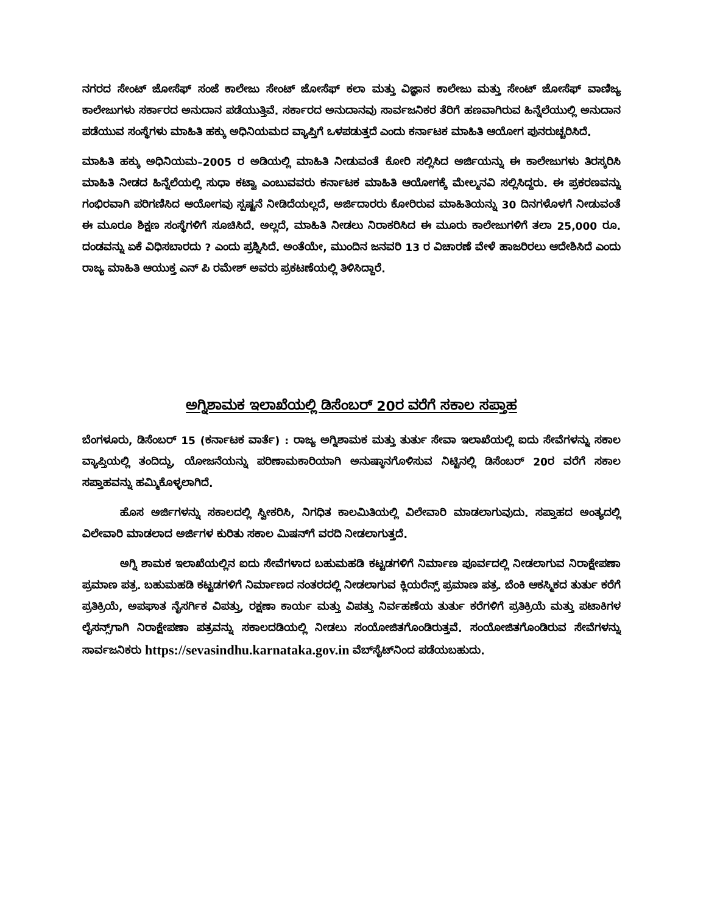ನಗರದ ಸೇಂಟ್ ಜೋಸೆಫ್ ಸಂಜೆ ಕಾಲೇಜು ಸೇಂಟ್ ಜೋಸೆಫ್ ಕಲಾ ಮತ್ತು ವಿಜ್ಞಾನ ಕಾಲೇಜು ಮತ್ತು ಸೇಂಟ್ ಜೋಸೆಫ್ ವಾಣಿಜ್ಯ ಕಾಲೇಜುಗಳು ಸರ್ಕಾರದ ಅನುದಾನ ಪಡೆಯುತ್ತಿವೆ. ಸರ್ಕಾರದ ಅನುದಾನವು ಸಾರ್ವಜನಿಕರ ತೆರಿಗೆ ಹಣವಾಗಿರುವ ಹಿನ್ನೆಲೆಯುಲ್ಲಿ ಅನುದಾನ ಪಡೆಯುವ ಸಂಸ್ಥೆಗಳು ಮಾಹಿತಿ ಹಕ್ಕು ಅಧಿನಿಯಮದ ವ್ಯಾಪ್ತಿಗೆ ಒಳಪಡುತ್ತದೆ ಎಂದು ಕರ್ನಾಟಕ ಮಾಹಿತಿ ಆಯೋಗ ಪುನರುಚ್ಚರಿಸಿದೆ.
ಮಾಹಿತಿ ಹಕ್ಕು ಅಧಿನಿಯಮ–2005 ರ ಅಡಿಯಲ್ಲಿ ಮಾಹಿತಿ ನೀಡುವಂತೆ ಕೋರಿ ಸಲ್ಲಿಸಿದ ಅರ್ಜಿಯನ್ನು ಈ ಕಾಲೇಜುಗಳು ತಿರಸ್ಕರಿಸಿ ಮಾಹಿತಿ ನೀಡದ ಹಿನ್ನೆಲೆಯಲ್ಲಿ ಸುಧಾ ಕಟ್ವಾ ಎಂಬುವವರು ಕರ್ನಾಟಕ ಮಾಹಿತಿ ಆಯೋಗಕ್ಕೆ ಮೇಲ್ಮನವಿ ಸಲ್ಲಿಸಿದ್ದರು. ಈ ಪ್ರಕರಣವನ್ನು ಗಂಭಿರವಾಗಿ ಪರಿಗಣಿಸಿದ ಆಯೋಗವು ಸ್ಪಷ್ಟನೆ ನೀಡಿದೆಯಲ್ಲದೆ, ಅರ್ಜಿದಾರರು ಕೋರಿರುವ ಮಾಹಿತಿಯನ್ನು 30 ದಿನಗಳೊಳಗೆ ನೀಡುವಂತೆ ಈ ಮೂರೂ ಶಿಕ್ಷಣ ಸಂಸ್ಥೆಗಳಿಗೆ ಸೂಚಿಸಿದೆ. ಅಲ್ಲದೆ, ಮಾಹಿತಿ ನೀಡಲು ನಿರಾಕರಿಸಿದ ಈ ಮೂರು ಕಾಲೇಜುಗಳಿಗೆ ತಲಾ 25,000 ರೂ. ದಂಡವನ್ನು ಏಕೆ ವಿಧಿಸಬಾರದು ? ಎಂದು ಪ್ರಶ್ನಿಸಿದೆ. ಅಂತೆಯೇ, ಮುಂದಿನ ಜನವರಿ 13 ರ ವಿಚಾರಣೆ ವೇಳೆ ಹಾಜರಿರಲು ಆದೇಶಿಸಿದೆ ಎಂದು ರಾಜ್ಯ ಮಾಹಿತಿ ಆಯುಕ್ತ ಎನ್ ಪಿ ರಮೇಶ್ ಅವರು ಪ್ರಕಟಣೆಯಲ್ಲಿ ತಿಳಿಸಿದ್ದಾರೆ.
ಅಗ್ನಿಶಾಮಕ ಇಲಾಖೆಯಲ್ಲಿ ಡಿಸೆಂಬರ್ 20ರ ವರೆಗೆ ಸಕಾಲ ಸಪ್ತಾಹ
ಬೆಂಗಳೂರು, ಡಿಸೆಂಬರ್ 15 (ಕರ್ನಾಟಕ ವಾರ್ತೆ) : ರಾಜ್ಯ ಅಗ್ನಿಶಾಮಕ ಮತ್ತು ತುರ್ತು ಸೇವಾ ಇಲಾಖೆಯಲ್ಲಿ ಐದು ಸೇವೆಗಳನ್ನು ಸಕಾಲ ವ್ಯಾಪ್ತಿಯಲ್ಲಿ ತಂದಿದ್ದು, ಯೋಜನೆಯನ್ನು ಪರಿಣಾಮಕಾರಿಯಾಗಿ ಅನುಷ್ಠಾನಗೊಳಿಸುವ ನಿಟ್ಟಿನಲ್ಲಿ ಡಿಸೆಂಬರ್ 20ರ ವರೆಗೆ ಸಕಾಲ ಸಪ್ತಾಹವನ್ನು ಹಮ್ಮಿಕೊಳ್ಳಲಾಗಿದೆ.
ಹೊಸ ಅರ್ಜಿಗಳನ್ನು ಸಕಾಲದಲ್ಲಿ ಸ್ವೀಕರಿಸಿ, ನಿಗಧಿತ ಕಾಲಮಿತಿಯಲ್ಲಿ ವಿಲೇವಾರಿ ಮಾಡಲಾಗುವುದು. ಸಪ್ತಾಹದ ಅಂತ್ಯದಲ್ಲಿ ವಿಲೇವಾರಿ ಮಾಡಲಾದ ಅರ್ಜಿಗಳ ಕುರಿತು ಸಕಾಲ ಮಿಷನ್‌ಗೆ ವರದಿ ನೀಡಲಾಗುತ್ತದೆ.
ಅಗ್ನಿ ಶಾಮಕ ಇಲಾಖೆಯಲ್ಲಿನ ಐದು ಸೇವೆಗಳಾದ ಬಹುಮಹಡಿ ಕಟ್ಟಡಗಳಿಗೆ ನಿರ್ಮಾಣ ಪೂರ್ವದಲ್ಲಿ ನೀಡಲಾಗುವ ನಿರಾಕ್ಷೇಪಣಾ ಪ್ರಮಾಣ ಪತ್ರ. ಬಹುಮಹಡಿ ಕಟ್ಟಡಗಳಿಗೆ ನಿರ್ಮಾಣದ ನಂತರದಲ್ಲಿ ನೀಡಲಾಗುವ ಕ್ಲಿಯರೆನ್ಸ್ ಪ್ರಮಾಣ ಪತ್ರ. ಬೆಂಕಿ ಆಕಸ್ಮಿಕದ ತುರ್ತು ಕರೆಗೆ ಪ್ರತಿಕ್ರಿಯೆ, ಅಪಘಾತ ನೈಸರ್ಗಿಕ ವಿಪತ್ತು, ರಕ್ಷಣಾ ಕಾರ್ಯ ಮತ್ತು ವಿಪತ್ತು ನಿರ್ವಹಣೆಯ ತುರ್ತು ಕರೆಗಳಿಗೆ ಪ್ರತಿಕ್ರಿಯೆ ಮತ್ತು ಪಟಾಕಿಗಳ ಲೈಸನ್ಸ್‌ಗಾಗಿ ನಿರಾಕ್ಷೇಪಣಾ ಪತ್ರವನ್ನು ಸಕಾಲದಡಿಯಲ್ಲಿ ನೀಡಲು ಸಂಯೋಜಿತಗೊಂಡಿರುತ್ತವೆ. ಸಂಯೋಜಿತಗೊಂಡಿರುವ ಸೇವೆಗಳನ್ನು ಸಾರ್ವಜನಿಕರು https://sevasindhu.karnataka.gov.in ವೆಬ್‌ಸೈಟ್‌ನಿಂದ ಪಡೆಯಬಹುದು.